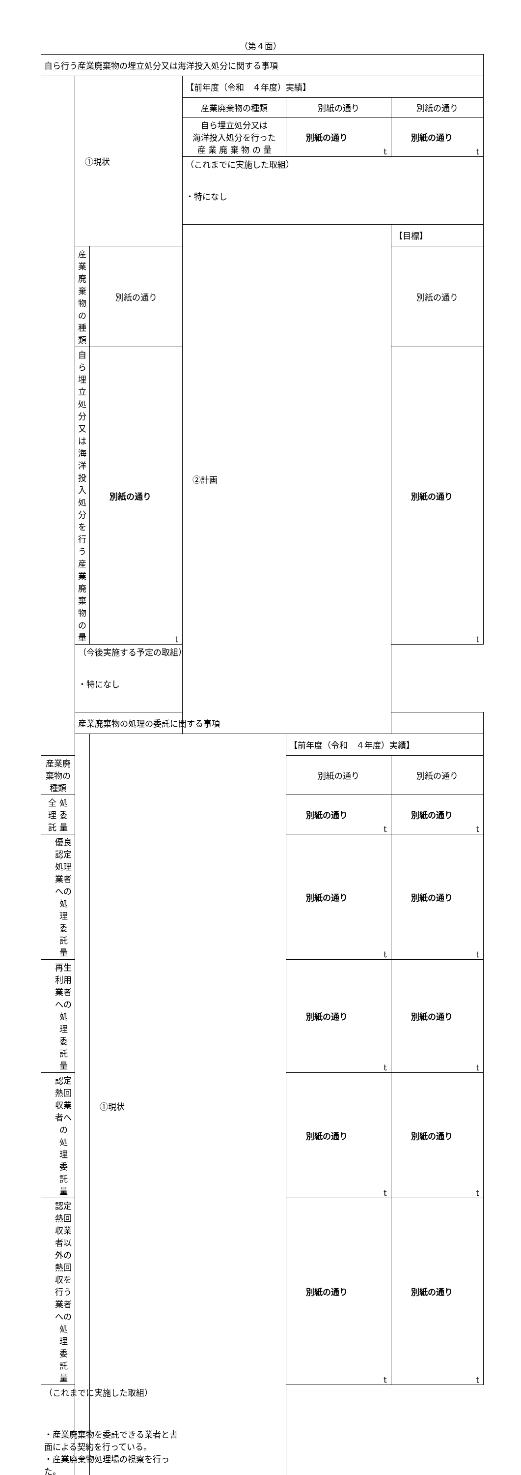（第４面）
| 自ら行う産業廃棄物の埋立処分又は海洋投入処分に関する事項 | | | | | |
| | ①現状 | | 【前年度（令和 ４年度）実績】 | | |
| | | | 産業廃棄物の種類 | 別紙の通り | 別紙の通り |
| | | | 自ら埋立処分又は 海洋投入処分を行った 産 業 廃 棄 物 の 量 | 別紙の通り t | 別紙の通り t |
| | | | （これまでに実施した取組） ・特になし | | |
| | | | ②計画 | | 【目標】 |
| | 産業廃棄物の種類 | 別紙の通り | | | 別紙の通り |
| | 自ら埋立処分又は 海洋投入処分を行う 産 業 廃 棄 物 の 量 | 別紙の通り t | | | 別紙の通り t |
| | （今後実施する予定の取組） ・特になし | | | | |
| | 産業廃棄物の処理の委託に関する事項 | | | | |
| | | ①現状 | | 【前年度（令和 ４年度）実績】 | |
| 産業廃棄物の種類 | | | | 別紙の通り | 別紙の通り |
| 全 処 理 委 託 量 | | | | 別紙の通り t | 別紙の通り t |
| 優良認定処理業者への 処 理 委 託 量 | | | | 別紙の通り t | 別紙の通り t |
| 再生利用業者への 処 理 委 託 量 | | | | 別紙の通り t | 別紙の通り t |
| 認定熱回収業者への 処 理 委 託 量 | | | | 別紙の通り t | 別紙の通り t |
| 認定熱回収業者以外の 熱回収を行う業者への 処 理 委 託 量 | | | | 別紙の通り t | 別紙の通り t |
| （これまでに実施した取組） ・産業廃棄物を委託できる業者と書面による契約を行っている。 ・産業廃棄物処理場の視察を行った。 | | | | | |